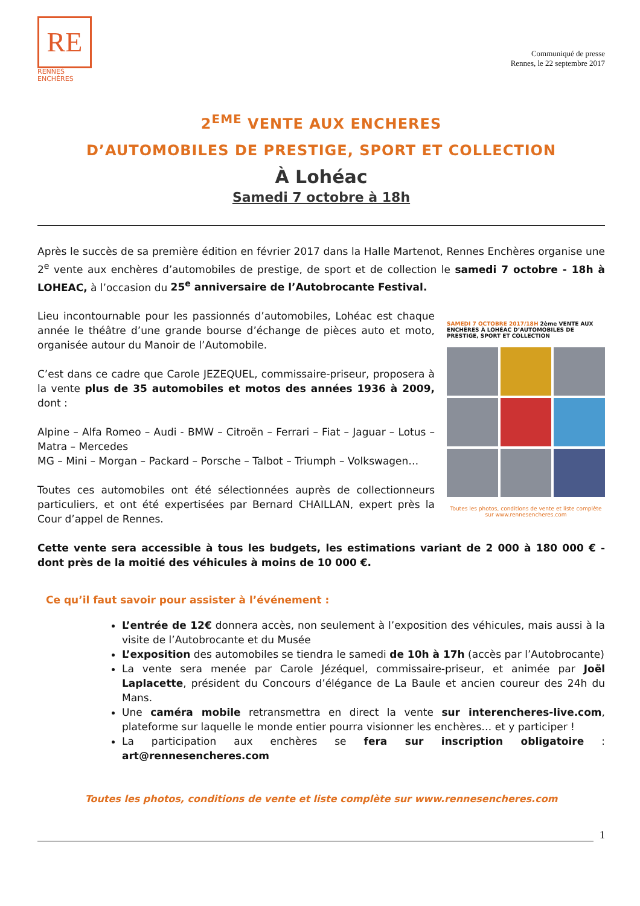RE
RENNES
ENCHÈRES
Communiqué de presse
Rennes, le 22 septembre 2017
2<sup>EME</sup> VENTE AUX ENCHERES
D’AUTOMOBILES DE PRESTIGE, SPORT ET COLLECTION
À Lohéac
Samedi 7 octobre à 18h
Après le succès de sa première édition en février 2017 dans la Halle Martenot, Rennes Enchères organise une 2<sup>e</sup> vente aux enchères d’automobiles de prestige, de sport et de collection le samedi 7 octobre - 18h à LOHEAC, à l’occasion du 25<sup>e</sup> anniversaire de l’Autobrocante Festival.
Lieu incontournable pour les passionnés d’automobiles, Lohéac est chaque année le théâtre d’une grande bourse d’échange de pièces auto et moto, organisée autour du Manoir de l’Automobile.
C’est dans ce cadre que Carole JEZEQUEL, commissaire-priseur, proposera à la vente plus de 35 automobiles et motos des années 1936 à 2009, dont :
Alpine – Alfa Romeo – Audi - BMW – Citroën – Ferrari – Fiat – Jaguar – Lotus – Matra – Mercedes
MG – Mini – Morgan – Packard – Porsche – Talbot – Triumph – Volkswagen…
Toutes ces automobiles ont été sélectionnées auprès de collectionneurs particuliers, et ont été expertisées par Bernard CHAILLAN, expert près la Cour d’appel de Rennes.
SAMEDI 7 OCTOBRE 2017/18H 2ème VENTE AUX ENCHÈRES À LOHÉAC D’AUTOMOBILES DE PRESTIGE, SPORT ET COLLECTION
Toutes les photos, conditions de vente et liste complète sur www.rennesencheres.com
Cette vente sera accessible à tous les budgets, les estimations variant de 2 000 à 180 000 € - dont près de la moitié des véhicules à moins de 10 000 €.
Ce qu’il faut savoir pour assister à l’événement :
L’entrée de 12€ donnera accès, non seulement à l’exposition des véhicules, mais aussi à la visite de l’Autobrocante et du Musée
L’exposition des automobiles se tiendra le samedi de 10h à 17h (accès par l’Autobrocante)
La vente sera menée par Carole Jézéquel, commissaire-priseur, et animée par Joël Laplacette, président du Concours d’élégance de La Baule et ancien coureur des 24h du Mans.
Une caméra mobile retransmettra en direct la vente sur interencheres-live.com, plateforme sur laquelle le monde entier pourra visionner les enchères… et y participer !
La participation aux enchères se fera sur inscription obligatoire : art@rennesencheres.com
Toutes les photos, conditions de vente et liste complète sur www.rennesencheres.com
1